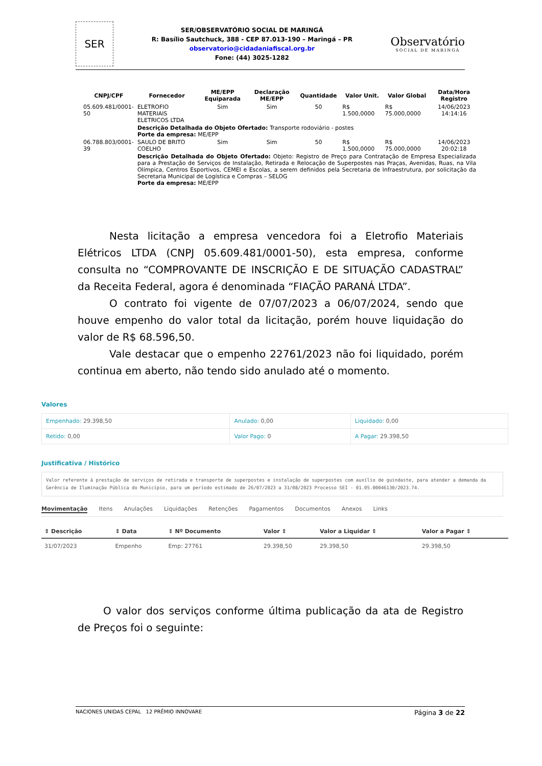SER
SER/OBSERVATÓRIO SOCIAL DE MARINGÁ
R: Basílio Sautchuck, 388 - CEP 87.013-190 – Maringá – PR
observatorio@cidadaniafiscal.org.br
Fone: (44) 3025-1282
Observatório
SOCIAL DE MARINGÁ
| CNPJ/CPF | Fornecedor | ME/EPP Equiparada | Declaração ME/EPP | Quantidade | Valor Unit. | Valor Global | Data/Hora Registro |
| --- | --- | --- | --- | --- | --- | --- | --- |
| 05.609.481/0001-50 | ELETROFIO MATERIAIS ELETRICOS LTDA | Sim | Sim | 50 | R$ 1.500,0000 | R$ 75.000,0000 | 14/06/2023 14:14:16 |
| | Descrição Detalhada do Objeto Ofertado: Transporte rodoviário - postes Porte da empresa: ME/EPP | | | | | | |
| 06.788.803/0001-39 | SAULO DE BRITO COELHO | Sim | Sim | 50 | R$ 1.500,0000 | R$ 75.000,0000 | 14/06/2023 20:02:18 |
| | Descrição Detalhada do Objeto Ofertado: Objeto: Registro de Preço para Contratação de Empresa Especializada para a Prestação de Serviços de Instalação, Retirada e Relocação de Superpostes nas Praças, Avenidas, Ruas, na Vila Olímpica, Centros Esportivos, CEMEI e Escolas, a serem definidos pela Secretaria de Infraestrutura, por solicitação da Secretaria Municipal de Logística e Compras – SELOG Porte da empresa: ME/EPP | | | | | | |
Nesta licitação a empresa vencedora foi a Eletrofio Materiais Elétricos LTDA (CNPJ 05.609.481/0001-50), esta empresa, conforme consulta no “COMPROVANTE DE INSCRIÇÃO E DE SITUAÇÃO CADASTRAL” da Receita Federal, agora é denominada “FIAÇÃO PARANÁ LTDA”.
O contrato foi vigente de 07/07/2023 a 06/07/2024, sendo que houve empenho do valor total da licitação, porém houve liquidação do valor de R$ 68.596,50.
Vale destacar que o empenho 22761/2023 não foi liquidado, porém continua em aberto, não tendo sido anulado até o momento.
Valores
| Empenhado: 29.398,50 | Anulado: 0,00 | Liquidado: 0,00 |
| Retido: 0,00 | Valor Pago: 0 | A Pagar: 29.398,50 |
Justificativa / Histórico
Valor referente à prestação de serviços de retirada e transporte de superpostes e instalação de superpostes com auxílio de guindaste, para atender a demanda da Gerência de Iluminação Pública do Município, para um período estimado de 26/07/2023 a 31/08/2023 Processo SEI - 01.05.00046130/2023.74.
Movimentação Itens Anulações Liquidações Retenções Pagamentos Documentos Anexos Links
| ⇕ Descrição | ⇕ Data | ⇕ Nº Documento | Valor ⇕ | Valor a Liquidar ⇕ | Valor a Pagar ⇕ |
| --- | --- | --- | --- | --- | --- |
| 31/07/2023 | Empenho | Emp: 27761 | 29.398,50 | 29.398,50 | 29.398,50 |
O valor dos serviços conforme última publicação da ata de Registro de Preços foi o seguinte:
NACIONES UNIDAS CEPAL 12 PRÊMIO INNOVARE
Página 3 de 22